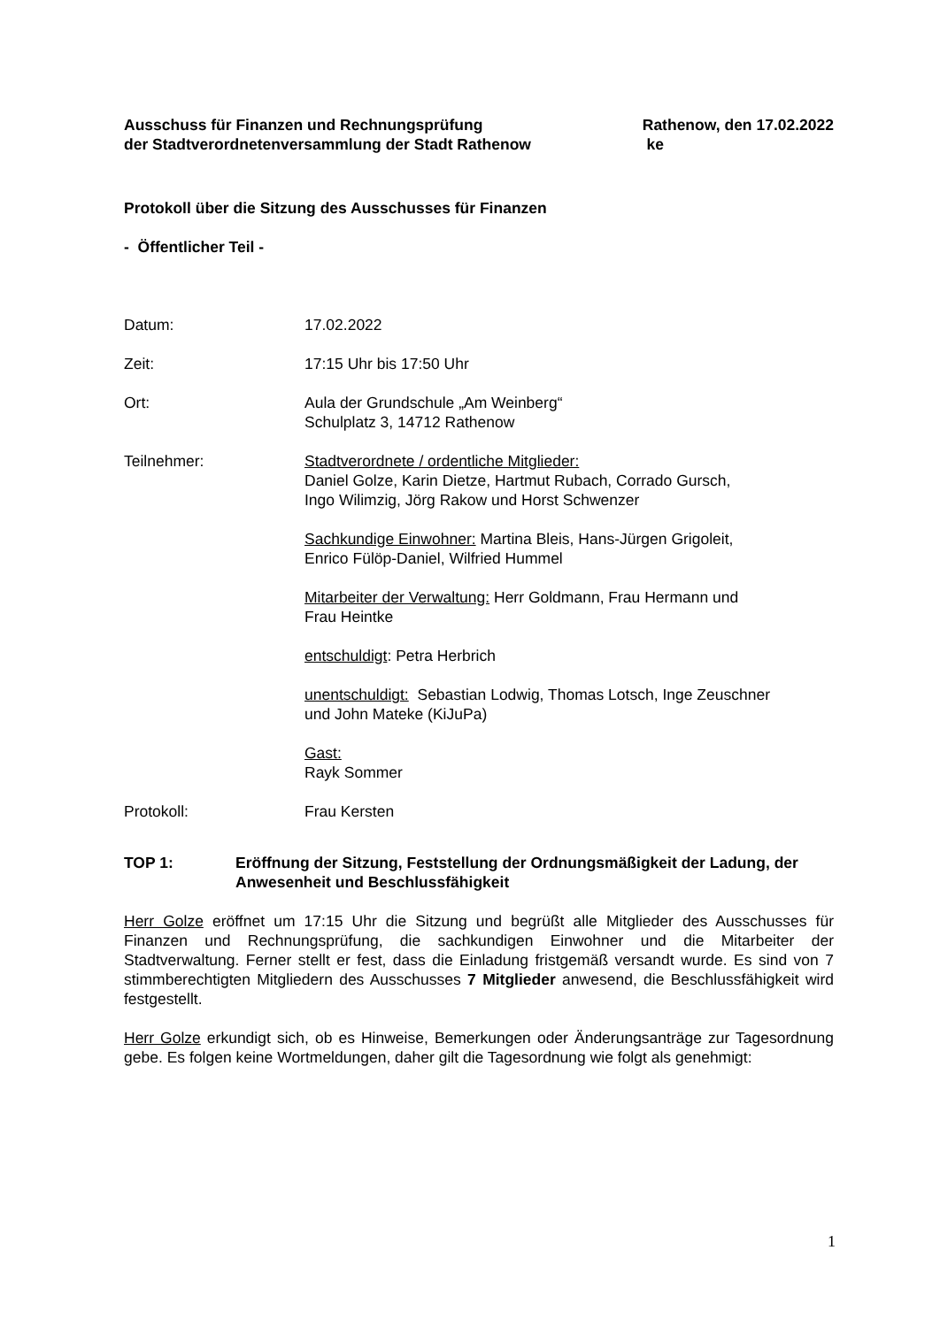Ausschuss für Finanzen und Rechnungsprüfung
der Stadtverordnetenversammlung der Stadt Rathenow
Rathenow, den 17.02.2022
ke
Protokoll über die Sitzung des Ausschusses für Finanzen
- Öffentlicher Teil -
Datum: 17.02.2022
Zeit: 17:15 Uhr bis 17:50 Uhr
Ort: Aula der Grundschule „Am Weinberg“
Schulplatz 3, 14712 Rathenow
Teilnehmer: Stadtverordnete / ordentliche Mitglieder:
Daniel Golze, Karin Dietze, Hartmut Rubach, Corrado Gursch,
Ingo Wilimzig, Jörg Rakow und Horst Schwenzer
Sachkundige Einwohner: Martina Bleis, Hans-Jürgen Grigoleit,
Enrico Fülöp-Daniel, Wilfried Hummel
Mitarbeiter der Verwaltung: Herr Goldmann, Frau Hermann und
Frau Heintke
entschuldigt: Petra Herbrich
unentschuldigt: Sebastian Lodwig, Thomas Lotsch, Inge Zeuschner
und John Mateke (KiJuPa)
Gast:
Rayk Sommer
Protokoll: Frau Kersten
TOP 1: Eröffnung der Sitzung, Feststellung der Ordnungsmäßigkeit der Ladung, der Anwesenheit und Beschlussfähigkeit
Herr Golze eröffnet um 17:15 Uhr die Sitzung und begrüßt alle Mitglieder des Ausschusses für Finanzen und Rechnungsprüfung, die sachkundigen Einwohner und die Mitarbeiter der Stadtverwaltung. Ferner stellt er fest, dass die Einladung fristgemäß versandt wurde. Es sind von 7 stimmberechtigten Mitgliedern des Ausschusses 7 Mitglieder anwesend, die Beschlussfähigkeit wird festgestellt.
Herr Golze erkundigt sich, ob es Hinweise, Bemerkungen oder Änderungsanträge zur Tagesordnung gebe. Es folgen keine Wortmeldungen, daher gilt die Tagesordnung wie folgt als genehmigt:
1